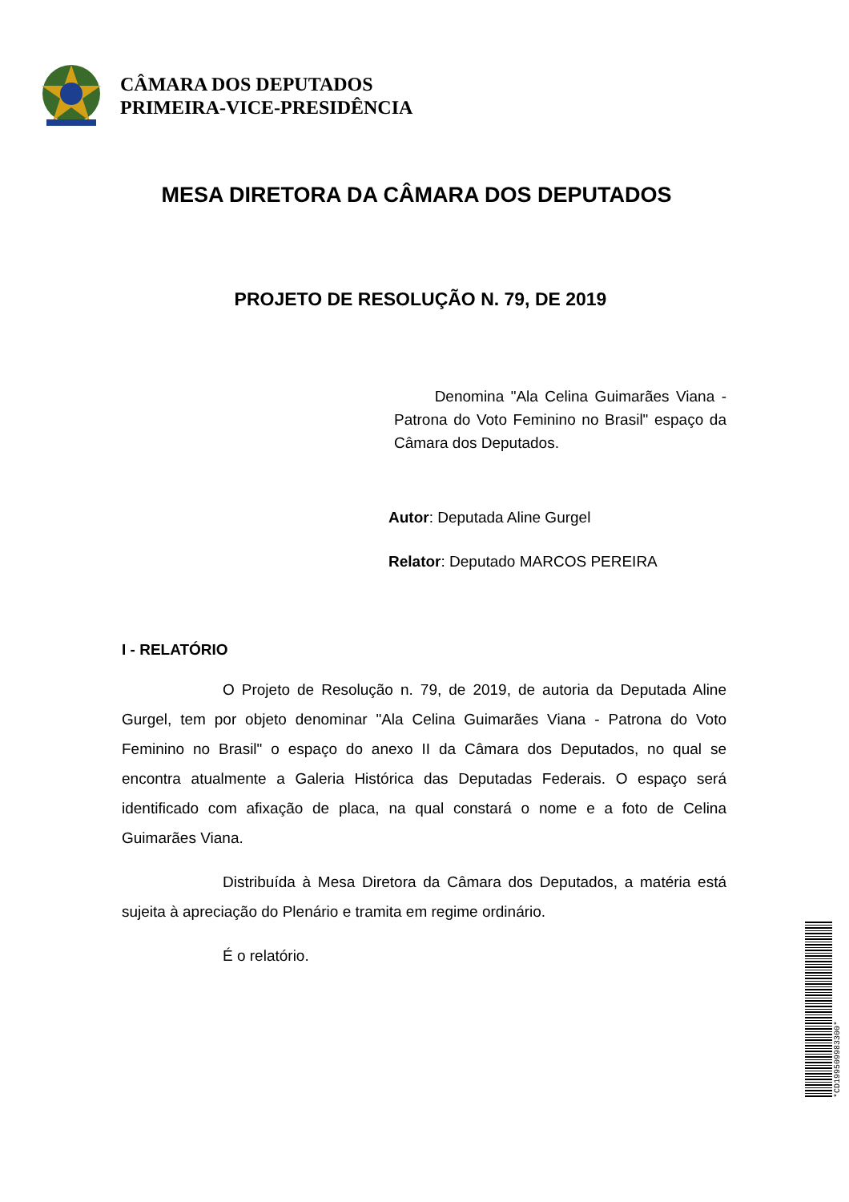CÂMARA DOS DEPUTADOS
PRIMEIRA-VICE-PRESIDÊNCIA
MESA DIRETORA DA CÂMARA DOS DEPUTADOS
PROJETO DE RESOLUÇÃO N. 79, DE 2019
Denomina "Ala Celina Guimarães Viana - Patrona do Voto Feminino no Brasil" espaço da Câmara dos Deputados.
Autor: Deputada Aline Gurgel
Relator: Deputado MARCOS PEREIRA
I - RELATÓRIO
O Projeto de Resolução n. 79, de 2019, de autoria da Deputada Aline Gurgel, tem por objeto denominar "Ala Celina Guimarães Viana - Patrona do Voto Feminino no Brasil" o espaço do anexo II da Câmara dos Deputados, no qual se encontra atualmente a Galeria Histórica das Deputadas Federais. O espaço será identificado com afixação de placa, na qual constará o nome e a foto de Celina Guimarães Viana.
Distribuída à Mesa Diretora da Câmara dos Deputados, a matéria está sujeita à apreciação do Plenário e tramita em regime ordinário.
É o relatório.
*CD199509983300*